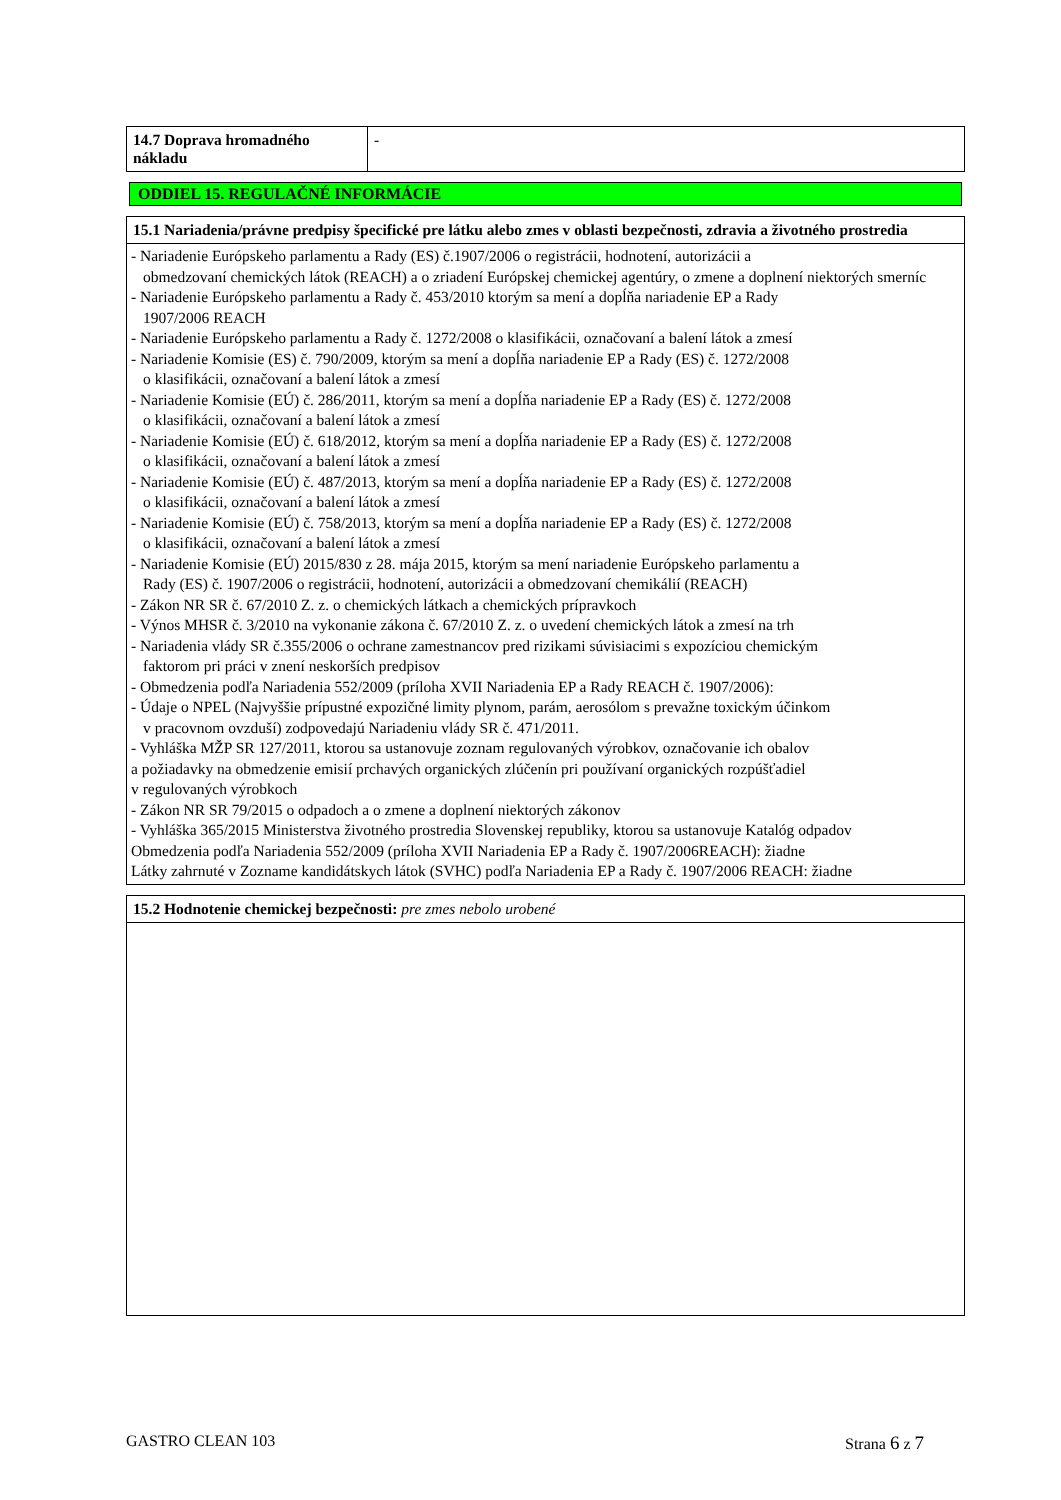| 14.7 Doprava hromadného nákladu | - |
ODDIEL 15. REGULAČNÉ INFORMÁCIE
| 15.1 Nariadenia/právne predpisy špecifické pre látku alebo zmes v oblasti bezpečnosti, zdravia a životného prostredia |
| - Nariadenie Európskeho parlamentu a Rady (ES) č.1907/2006 o registrácii, hodnotení, autorizácii a obmedzovaní chemických látok (REACH) a o zriadení Európskej chemickej agentúry, o zmene a doplnení niektorých smerníc - Nariadenie Európskeho parlamentu a Rady č. 453/2010 ktorým sa mení a dopĺňa nariadenie EP a Rady 1907/2006 REACH - Nariadenie Európskeho parlamentu a Rady č. 1272/2008 o klasifikácii, označovaní a balení látok a zmesí - Nariadenie Komisie (ES) č. 790/2009, ktorým sa mení a dopĺňa nariadenie EP a Rady (ES) č. 1272/2008 o klasifikácii, označovaní a balení látok a zmesí - Nariadenie Komisie (EÚ) č. 286/2011, ktorým sa mení a dopĺňa nariadenie EP a Rady (ES) č. 1272/2008 o klasifikácii, označovaní a balení látok a zmesí - Nariadenie Komisie (EÚ) č. 618/2012, ktorým sa mení a dopĺňa nariadenie EP a Rady (ES) č. 1272/2008 o klasifikácii, označovaní a balení látok a zmesí - Nariadenie Komisie (EÚ) č. 487/2013, ktorým sa mení a dopĺňa nariadenie EP a Rady (ES) č. 1272/2008 o klasifikácii, označovaní a balení látok a zmesí - Nariadenie Komisie (EÚ) č. 758/2013, ktorým sa mení a dopĺňa nariadenie EP a Rady (ES) č. 1272/2008 o klasifikácii, označovaní a balení látok a zmesí - Nariadenie Komisie (EÚ) 2015/830 z 28. mája 2015, ktorým sa mení nariadenie Európskeho parlamentu a Rady (ES) č. 1907/2006 o registrácii, hodnotení, autorizácii a obmedzovaní chemikálií (REACH) - Zákon NR SR č. 67/2010 Z. z. o chemických látkach a chemických prípravkoch - Výnos MHSR č. 3/2010 na vykonanie zákona č. 67/2010 Z. z. o uvedení chemických látok a zmesí na trh - Nariadenia vlády SR č.355/2006 o ochrane zamestnancov pred rizikami súvisiacimi s expozíciou chemickým faktorom pri práci v znení neskorších predpisov - Obmedzenia podľa Nariadenia 552/2009 (príloha XVII Nariadenia EP a Rady REACH č. 1907/2006): - Údaje o NPEL (Najvyššie prípustné expozičné limity plynom, parám, aerosólom s prevažne toxickým účinkom v pracovnom ovzduší) zodpovedajú Nariadeniu vlády SR č. 471/2011. - Vyhláška MŽP SR 127/2011, ktorou sa ustanovuje zoznam regulovaných výrobkov, označovanie ich obalov a požiadavky na obmedzenie emisií prchavých organických zlúčenín pri používaní organických rozpúšťadiel v regulovaných výrobkoch - Zákon NR SR 79/2015 o odpadoch a o zmene a doplnení niektorých zákonov - Vyhláška 365/2015 Ministerstva životného prostredia Slovenskej republiky, ktorou sa ustanovuje Katalóg odpadov Obmedzenia podľa Nariadenia 552/2009 (príloha XVII Nariadenia EP a Rady č. 1907/2006REACH): žiadne Látky zahrnuté v Zozname kandidátskych látok (SVHC) podľa Nariadenia EP a Rady č. 1907/2006 REACH: žiadne |
| 15.2 Hodnotenie chemickej bezpečnosti: pre zmes nebolo urobené |
GASTRO CLEAN 103 Strana 6 z 7